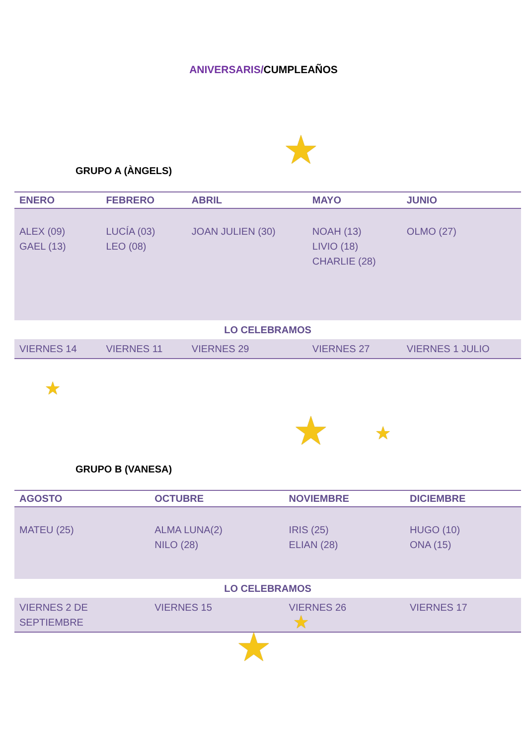ANIVERSARIS/CUMPLEAÑOS
★
★
★ ★
★
★
GRUPO A (ÀNGELS)
| ENERO | FEBRERO | ABRIL | MAYO | JUNIO |
| --- | --- | --- | --- | --- |
| ALEX (09) GAEL (13) | LUCÍA (03) LEO (08) | JOAN JULIEN (30) | NOAH (13) LIVIO (18) CHARLIE (28) | OLMO (27) |
| LO CELEBRAMOS | | | | |
| VIERNES 14 | VIERNES 11 | VIERNES 29 | VIERNES 27 | VIERNES 1 JULIO |
GRUPO B (VANESA)
| AGOSTO | OCTUBRE | NOVIEMBRE | DICIEMBRE |
| --- | --- | --- | --- |
| MATEU (25) | ALMA LUNA(2) NILO (28) | IRIS (25) ELIAN (28) | HUGO (10) ONA (15) |
| LO CELEBRAMOS | | | |
| VIERNES 2 DE SEPTIEMBRE | VIERNES 15 | VIERNES 26 | VIERNES 17 |